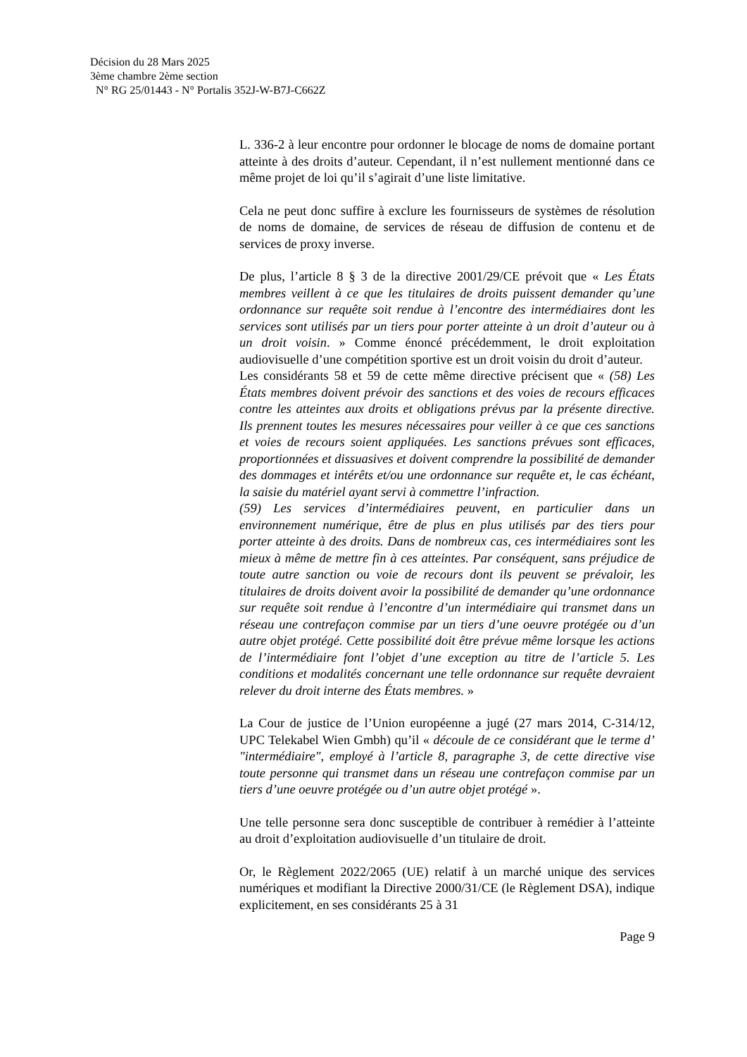Décision du 28 Mars 2025
3ème chambre 2ème section
N° RG 25/01443 - N° Portalis 352J-W-B7J-C662Z
L. 336-2 à leur encontre pour ordonner le blocage de noms de domaine portant atteinte à des droits d’auteur. Cependant, il n’est nullement mentionné dans ce même projet de loi qu’il s’agirait d’une liste limitative.
Cela ne peut donc suffire à exclure les fournisseurs de systèmes de résolution de noms de domaine, de services de réseau de diffusion de contenu et de services de proxy inverse.
De plus, l’article 8 § 3 de la directive 2001/29/CE prévoit que « Les États membres veillent à ce que les titulaires de droits puissent demander qu’une ordonnance sur requête soit rendue à l’encontre des intermédiaires dont les services sont utilisés par un tiers pour porter atteinte à un droit d’auteur ou à un droit voisin. » Comme énoncé précédemment, le droit exploitation audiovisuelle d’une compétition sportive est un droit voisin du droit d’auteur.
Les considérants 58 et 59 de cette même directive précisent que « (58) Les États membres doivent prévoir des sanctions et des voies de recours efficaces contre les atteintes aux droits et obligations prévus par la présente directive. Ils prennent toutes les mesures nécessaires pour veiller à ce que ces sanctions et voies de recours soient appliquées. Les sanctions prévues sont efficaces, proportionnées et dissuasives et doivent comprendre la possibilité de demander des dommages et intérêts et/ou une ordonnance sur requête et, le cas échéant, la saisie du matériel ayant servi à commettre l’infraction.
(59) Les services d’intermédiaires peuvent, en particulier dans un environnement numérique, être de plus en plus utilisés par des tiers pour porter atteinte à des droits. Dans de nombreux cas, ces intermédiaires sont les mieux à même de mettre fin à ces atteintes. Par conséquent, sans préjudice de toute autre sanction ou voie de recours dont ils peuvent se prévaloir, les titulaires de droits doivent avoir la possibilité de demander qu’une ordonnance sur requête soit rendue à l’encontre d’un intermédiaire qui transmet dans un réseau une contrefaçon commise par un tiers d’une oeuvre protégée ou d’un autre objet protégé. Cette possibilité doit être prévue même lorsque les actions de l’intermédiaire font l’objet d’une exception au titre de l’article 5. Les conditions et modalités concernant une telle ordonnance sur requête devraient relever du droit interne des États membres. »
La Cour de justice de l’Union européenne a jugé (27 mars 2014, C-314/12, UPC Telekabel Wien Gmbh) qu’il « découle de ce considérant que le terme d’ "intermédiaire", employé à l’article 8, paragraphe 3, de cette directive vise toute personne qui transmet dans un réseau une contrefaçon commise par un tiers d’une oeuvre protégée ou d’un autre objet protégé ».
Une telle personne sera donc susceptible de contribuer à remédier à l’atteinte au droit d’exploitation audiovisuelle d’un titulaire de droit.
Or, le Règlement 2022/2065 (UE) relatif à un marché unique des services numériques et modifiant la Directive 2000/31/CE (le Règlement DSA), indique explicitement, en ses considérants 25 à 31
Page 9